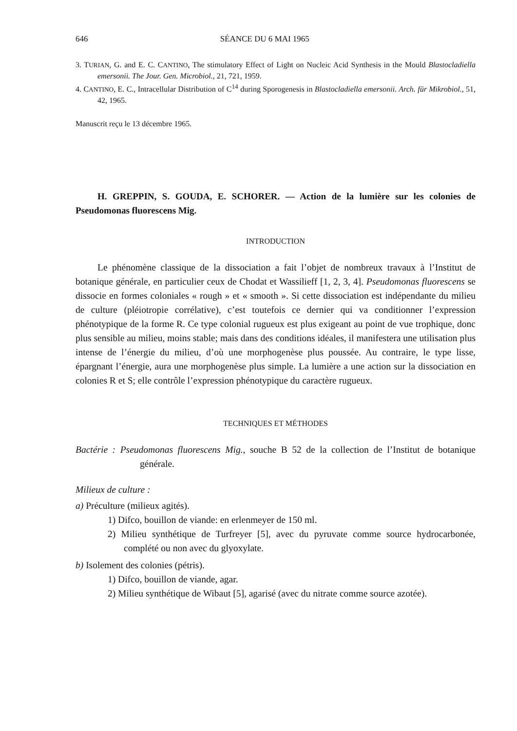646 SÉANCE DU 6 MAI 1965
3. TURIAN, G. and E. C. CANTINO, The stimulatory Effect of Light on Nucleic Acid Synthesis in the Mould Blastocladiella emersonii. The Jour. Gen. Microbiol., 21, 721, 1959.
4. CANTINO, E. C., Intracellular Distribution of C<sup>14</sup> during Sporogenesis in Blastocladiella emersonii. Arch. für Mikrobiol., 51, 42, 1965.
Manuscrit reçu le 13 décembre 1965.
H. GREPPIN, S. GOUDA, E. SCHORER. — Action de la lumière sur les colonies de Pseudomonas fluorescens Mig.
INTRODUCTION
Le phénomène classique de la dissociation a fait l’objet de nombreux travaux à l’Institut de botanique générale, en particulier ceux de Chodat et Wassilieff [1, 2, 3, 4]. Pseudomonas fluorescens se dissocie en formes coloniales « rough » et « smooth ». Si cette dissociation est indépendante du milieu de culture (pléiotropie corrélative), c’est toutefois ce dernier qui va conditionner l’expression phénotypique de la forme R. Ce type colonial rugueux est plus exigeant au point de vue trophique, donc plus sensible au milieu, moins stable; mais dans des conditions idéales, il manifestera une utilisation plus intense de l’énergie du milieu, d’où une morphogenèse plus poussée. Au contraire, le type lisse, épargnant l’énergie, aura une morphogenèse plus simple. La lumière a une action sur la dissociation en colonies R et S; elle contrôle l’expression phénotypique du caractère rugueux.
TECHNIQUES ET MÉTHODES
Bactérie : Pseudomonas fluorescens Mig., souche B 52 de la collection de l’Institut de botanique générale.
Milieux de culture :
a) Préculture (milieux agités).
1) Difco, bouillon de viande: en erlenmeyer de 150 ml.
2) Milieu synthétique de Turfreyer [5], avec du pyruvate comme source hydrocarbonée, complété ou non avec du glyoxylate.
b) Isolement des colonies (pétris).
1) Difco, bouillon de viande, agar.
2) Milieu synthétique de Wibaut [5], agarisé (avec du nitrate comme source azotée).